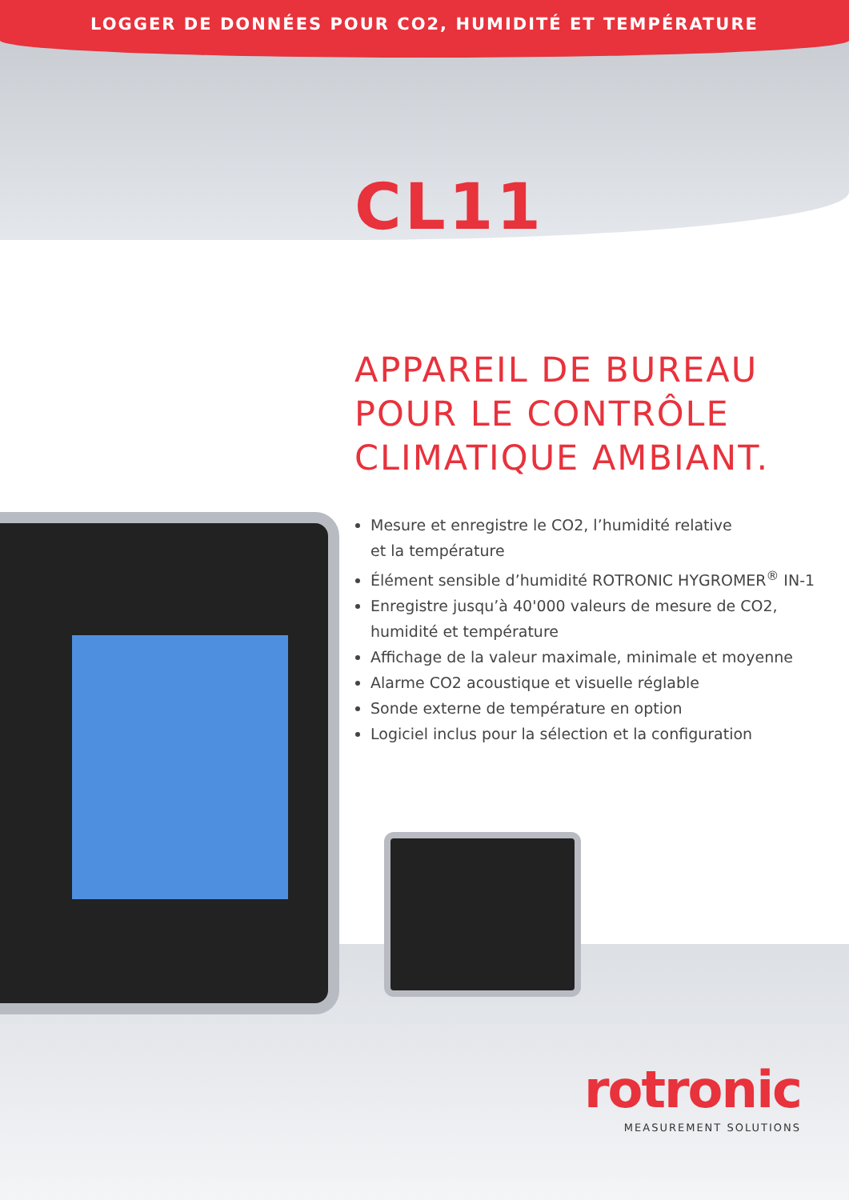LOGGER DE DONNÉES POUR CO2, HUMIDITÉ ET TEMPÉRATURE
CL11
APPAREIL DE BUREAU
POUR LE CONTRÔLE
CLIMATIQUE AMBIANT.
Mesure et enregistre le CO2, l’humidité relative
et la température
Élément sensible d’humidité ROTRONIC HYGROMER<sup>®</sup> IN-1
Enregistre jusqu’à 40'000 valeurs de mesure de CO2,
humidité et température
Affichage de la valeur maximale, minimale et moyenne
Alarme CO2 acoustique et visuelle réglable
Sonde externe de température en option
Logiciel inclus pour la sélection et la configuration
rotronic
MEASUREMENT SOLUTIONS